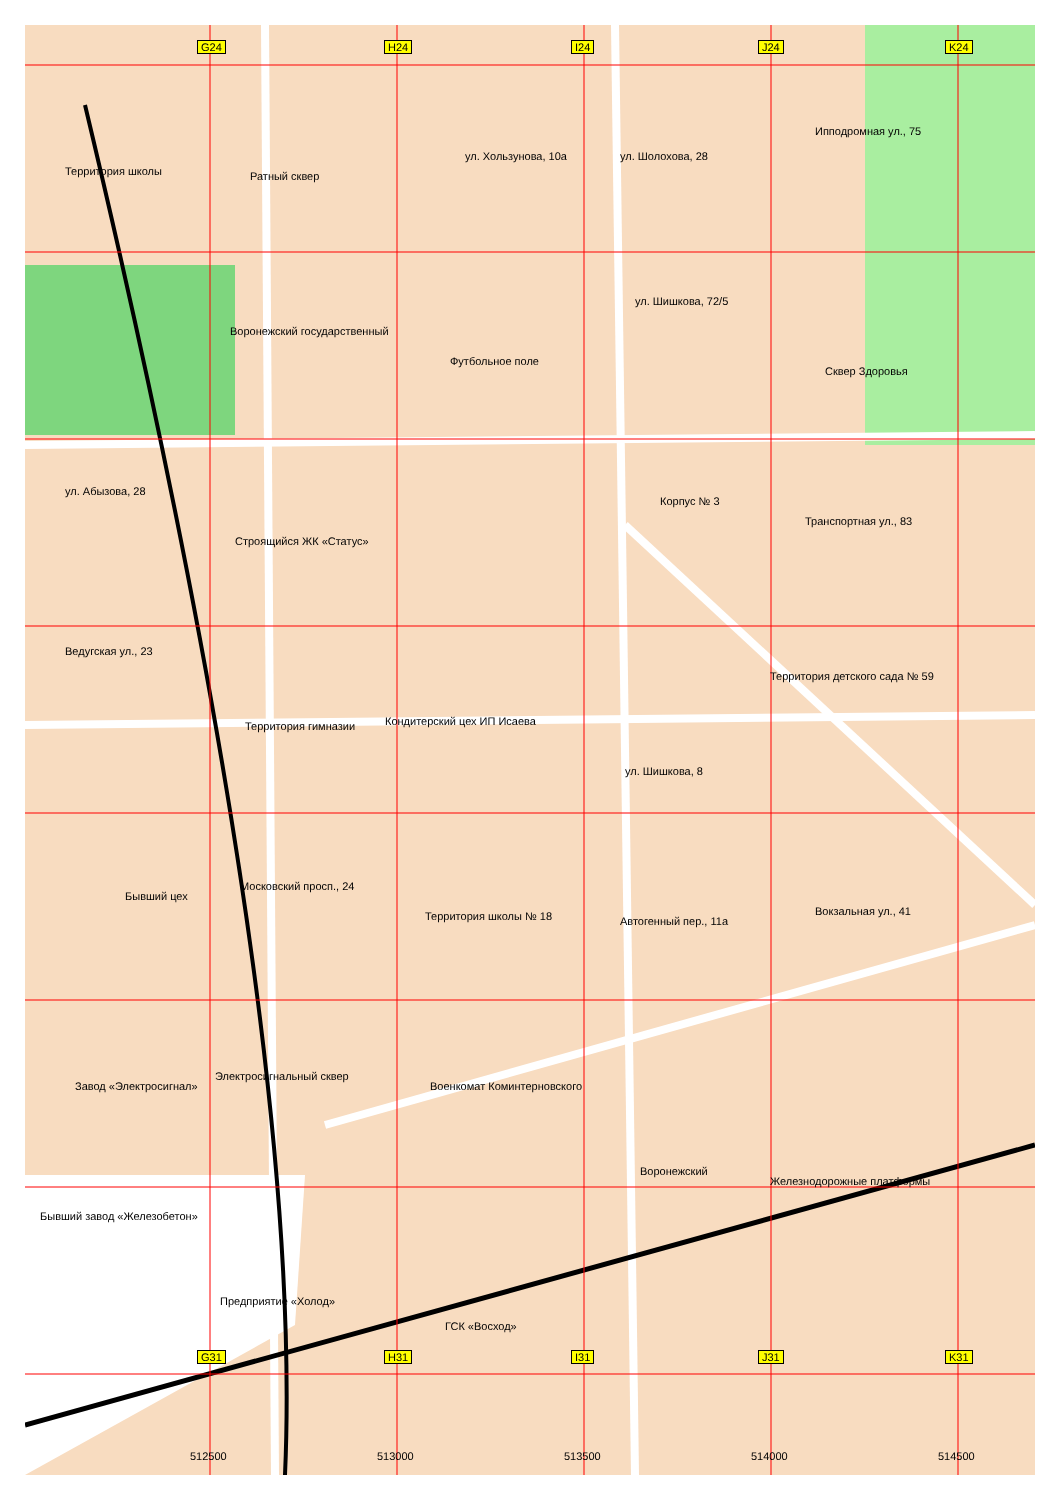G24 H24 I24 J24 K24
G31 H31 I31 J31 K31
Территория школы Ратный сквер
ул. Хользунова, 10а ул. Шолохова, 28
Ипподромная ул., 75
ул. Шишкова, 72/5
Воронежский государственный
Футбольное поле
Сквер Здоровья
ул. Абызова, 28
Корпус № 3
Транспортная ул., 83
Строящийся ЖК «Статус»
Ведугская ул., 23
Территория детского сада № 59
Территория гимназии Кондитерский цех ИП Исаева
ул. Шишкова, 8
Московский просп., 24
Бывший цех
Территория школы № 18 Автогенный пер., 11а
Вокзальная ул., 41
Электросигнальный сквер
Завод «Электросигнал» Военкомат Коминтерновского
Воронежский
Железнодорожные платформы
Бывший завод «Железобетон»
Предприятие «Холод»
ГСК «Восход»
512500 513000 513500 514000 514500